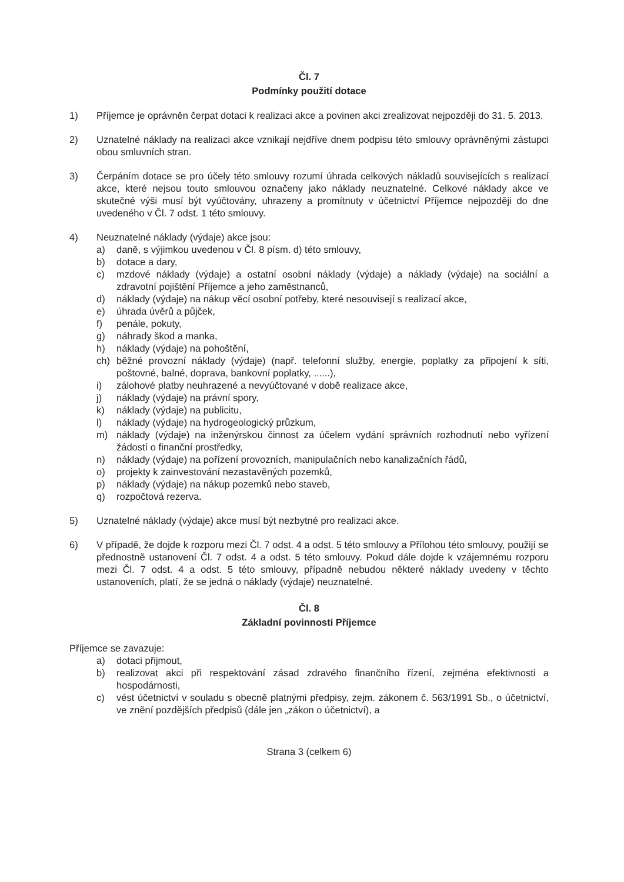Čl. 7
Podmínky použití dotace
1) Příjemce je oprávněn čerpat dotaci k realizaci akce a povinen akci zrealizovat nejpozději do 31. 5. 2013.
2) Uznatelné náklady na realizaci akce vznikají nejdříve dnem podpisu této smlouvy oprávněnými zástupci obou smluvních stran.
3) Čerpáním dotace se pro účely této smlouvy rozumí úhrada celkových nákladů souvisejících s realizací akce, které nejsou touto smlouvou označeny jako náklady neuznatelné. Celkové náklady akce ve skutečné výši musí být vyúčtovány, uhrazeny a promítnuty v účetnictví Příjemce nejpozději do dne uvedeného v Čl. 7 odst. 1 této smlouvy.
4) Neuznatelné náklady (výdaje) akce jsou:
a) daně, s výjimkou uvedenou v Čl. 8 písm. d) této smlouvy,
b) dotace a dary,
c) mzdové náklady (výdaje) a ostatní osobní náklady (výdaje) a náklady (výdaje) na sociální a zdravotní pojištění Příjemce a jeho zaměstnanců,
d) náklady (výdaje) na nákup věcí osobní potřeby, které nesouvisejí s realizací akce,
e) úhrada úvěrů a půjček,
f) penále, pokuty,
g) náhrady škod a manka,
h) náklady (výdaje) na pohoštění,
ch) běžné provozní náklady (výdaje) (např. telefonní služby, energie, poplatky za připojení k síti, poštovné, balné, doprava, bankovní poplatky, ......),
i) zálohové platby neuhrazené a nevyúčtované v době realizace akce,
j) náklady (výdaje) na právní spory,
k) náklady (výdaje) na publicitu,
l) náklady (výdaje) na hydrogeologický průzkum,
m) náklady (výdaje) na inženýrskou činnost za účelem vydání správních rozhodnutí nebo vyřízení žádostí o finanční prostředky,
n) náklady (výdaje) na pořízení provozních, manipulačních nebo kanalizačních řádů,
o) projekty k zainvestování nezastavěných pozemků,
p) náklady (výdaje) na nákup pozemků nebo staveb,
q) rozpočtová rezerva.
5) Uznatelné náklady (výdaje) akce musí být nezbytné pro realizaci akce.
6) V případě, že dojde k rozporu mezi Čl. 7 odst. 4 a odst. 5 této smlouvy a Přílohou této smlouvy, použijí se přednostně ustanovení Čl. 7 odst. 4 a odst. 5 této smlouvy. Pokud dále dojde k vzájemnému rozporu mezi Čl. 7 odst. 4 a odst. 5 této smlouvy, případně nebudou některé náklady uvedeny v těchto ustanoveních, platí, že se jedná o náklady (výdaje) neuznatelné.
Čl. 8
Základní povinnosti Příjemce
Příjemce se zavazuje:
a) dotaci přijmout,
b) realizovat akci při respektování zásad zdravého finančního řízení, zejména efektivnosti a hospodárnosti,
c) vést účetnictví v souladu s obecně platnými předpisy, zejm. zákonem č. 563/1991 Sb., o účetnictví, ve znění pozdějších předpisů (dále jen „zákon o účetnictví), a
Strana 3 (celkem 6)